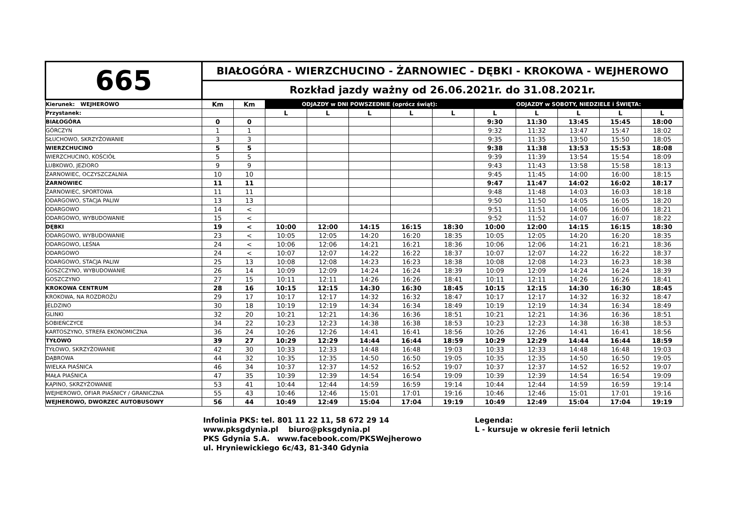| 665 | BIAŁOGÓRA - WIERZCHUCINO - ŻARNOWIEC - DĘBKI - KROKOWA - WEJHEROWO | | | | | | | | | | | |
| | Rozkład jazdy ważny od 26.06.2021r. do 31.08.2021r. | | | | | | | | | | | |
| Kierunek: WEJHEROWO | Km | Km | ODJAZDY w DNI POWSZEDNIE (oprócz świąt): | | | | | ODJAZDY w SOBOTY, NIEDZIELE i ŚWIĘTA: | | | | |
| Przystanek: | | | L | L | L | L | L | L | L | L | L | L |
| BIAŁOGÓRA | 0 | 0 | | | | | | 9:30 | 11:30 | 13:45 | 15:45 | 18:00 |
| GÓRCZYN | 1 | 1 | | | | | | 9:32 | 11:32 | 13:47 | 15:47 | 18:02 |
| SŁUCHOWO, SKRZYŻOWANIE | 3 | 3 | | | | | | 9:35 | 11:35 | 13:50 | 15:50 | 18:05 |
| WIERZCHUCINO | 5 | 5 | | | | | | 9:38 | 11:38 | 13:53 | 15:53 | 18:08 |
| WIERZCHUCINO, KOŚCIÓŁ | 5 | 5 | | | | | | 9:39 | 11:39 | 13:54 | 15:54 | 18:09 |
| LUBKOWO, JEZIORO | 9 | 9 | | | | | | 9:43 | 11:43 | 13:58 | 15:58 | 18:13 |
| ŻARNOWIEC, OCZYSZCZALNIA | 10 | 10 | | | | | | 9:45 | 11:45 | 14:00 | 16:00 | 18:15 |
| ŻARNOWIEC | 11 | 11 | | | | | | 9:47 | 11:47 | 14:02 | 16:02 | 18:17 |
| ŻARNOWIEC, SPORTOWA | 11 | 11 | | | | | | 9:48 | 11:48 | 14:03 | 16:03 | 18:18 |
| ODARGOWO, STACJA PALIW | 13 | 13 | | | | | | 9:50 | 11:50 | 14:05 | 16:05 | 18:20 |
| ODARGOWO | 14 | < | | | | | | 9:51 | 11:51 | 14:06 | 16:06 | 18:21 |
| ODARGOWO, WYBUDOWANIE | 15 | < | | | | | | 9:52 | 11:52 | 14:07 | 16:07 | 18:22 |
| DĘBKI | 19 | < | 10:00 | 12:00 | 14:15 | 16:15 | 18:30 | 10:00 | 12:00 | 14:15 | 16:15 | 18:30 |
| ODARGOWO, WYBUDOWANIE | 23 | < | 10:05 | 12:05 | 14:20 | 16:20 | 18:35 | 10:05 | 12:05 | 14:20 | 16:20 | 18:35 |
| ODARGOWO, LEŚNA | 24 | < | 10:06 | 12:06 | 14:21 | 16:21 | 18:36 | 10:06 | 12:06 | 14:21 | 16:21 | 18:36 |
| ODARGOWO | 24 | < | 10:07 | 12:07 | 14:22 | 16:22 | 18:37 | 10:07 | 12:07 | 14:22 | 16:22 | 18:37 |
| ODARGOWO, STACJA PALIW | 25 | 13 | 10:08 | 12:08 | 14:23 | 16:23 | 18:38 | 10:08 | 12:08 | 14:23 | 16:23 | 18:38 |
| GOSZCZYNO, WYBUDOWANIE | 26 | 14 | 10:09 | 12:09 | 14:24 | 16:24 | 18:39 | 10:09 | 12:09 | 14:24 | 16:24 | 18:39 |
| GOSZCZYNO | 27 | 15 | 10:11 | 12:11 | 14:26 | 16:26 | 18:41 | 10:11 | 12:11 | 14:26 | 16:26 | 18:41 |
| KROKOWA CENTRUM | 28 | 16 | 10:15 | 12:15 | 14:30 | 16:30 | 18:45 | 10:15 | 12:15 | 14:30 | 16:30 | 18:45 |
| KROKOWA, NA ROZDROŻU | 29 | 17 | 10:17 | 12:17 | 14:32 | 16:32 | 18:47 | 10:17 | 12:17 | 14:32 | 16:32 | 18:47 |
| JELDZINO | 30 | 18 | 10:19 | 12:19 | 14:34 | 16:34 | 18:49 | 10:19 | 12:19 | 14:34 | 16:34 | 18:49 |
| GLINKI | 32 | 20 | 10:21 | 12:21 | 14:36 | 16:36 | 18:51 | 10:21 | 12:21 | 14:36 | 16:36 | 18:51 |
| SOBIEŃCZYCE | 34 | 22 | 10:23 | 12:23 | 14:38 | 16:38 | 18:53 | 10:23 | 12:23 | 14:38 | 16:38 | 18:53 |
| KARTOSZYNO, STREFA EKONOMICZNA | 36 | 24 | 10:26 | 12:26 | 14:41 | 16:41 | 18:56 | 10:26 | 12:26 | 14:41 | 16:41 | 18:56 |
| TYŁOWO | 39 | 27 | 10:29 | 12:29 | 14:44 | 16:44 | 18:59 | 10:29 | 12:29 | 14:44 | 16:44 | 18:59 |
| TYŁOWO, SKRZYŻOWANIE | 42 | 30 | 10:33 | 12:33 | 14:48 | 16:48 | 19:03 | 10:33 | 12:33 | 14:48 | 16:48 | 19:03 |
| DĄBROWA | 44 | 32 | 10:35 | 12:35 | 14:50 | 16:50 | 19:05 | 10:35 | 12:35 | 14:50 | 16:50 | 19:05 |
| WIELKA PIAŚNICA | 46 | 34 | 10:37 | 12:37 | 14:52 | 16:52 | 19:07 | 10:37 | 12:37 | 14:52 | 16:52 | 19:07 |
| MAŁA PIAŚNICA | 47 | 35 | 10:39 | 12:39 | 14:54 | 16:54 | 19:09 | 10:39 | 12:39 | 14:54 | 16:54 | 19:09 |
| KĄPINO, SKRZYŻOWANIE | 53 | 41 | 10:44 | 12:44 | 14:59 | 16:59 | 19:14 | 10:44 | 12:44 | 14:59 | 16:59 | 19:14 |
| WEJHEROWO, OFIAR PIAŚNICY / GRANICZNA | 55 | 43 | 10:46 | 12:46 | 15:01 | 17:01 | 19:16 | 10:46 | 12:46 | 15:01 | 17:01 | 19:16 |
| WEJHEROWO, DWORZEC AUTOBUSOWY | 56 | 44 | 10:49 | 12:49 | 15:04 | 17:04 | 19:19 | 10:49 | 12:49 | 15:04 | 17:04 | 19:19 |
Infolinia PKS: tel. 801 11 22 11, 58 672 29 14
www.pksgdynia.pl biuro@pksgdynia.pl
PKS Gdynia S.A. www.facebook.com/PKSWejherowo
ul. Hryniewickiego 6c/43, 81-340 Gdynia
Legenda:
L - kursuje w okresie ferii letnich